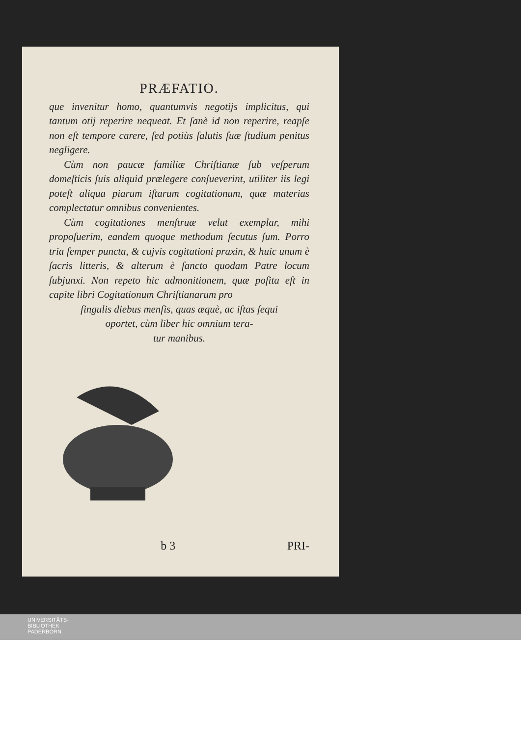PRÆFATIO.
que invenitur homo, quantumvis negotijs implicitus, qui tantum otij reperire nequeat. Et ſanè id non reperire, reapſe non eſt tempore carere, ſed potiùs ſalutis ſuæ ſtudium penitus negligere.
Cùm non paucæ familiæ Chriſtianæ ſub veſperum domeſticis ſuis aliquid prælegere conſueverint, utiliter iis legi poteſt aliqua piarum iſtarum cogitationum, quæ materias complectatur omnibus convenientes.
Cùm cogitationes menſtruæ velut exemplar, mihi propoſuerim, eandem quoque methodum ſecutus ſum. Porro tria ſemper puncta, & cujvis cogitationi praxin, & huic unum è ſacris litteris, & alterum è ſancto quodam Patre locum ſubjunxi. Non repeto hic admonitionem, quæ poſita eſt in capite libri Cogitationum Chriſtianarum pro
ſingulis diebus menſis, quas æquè, ac iſtas ſequi
oportet, cùm liber hic omnium tera-
tur manibus.
b 3 PRI-
UNIVERSITÄTS-
BIBLIOTHEK
PADERBORN